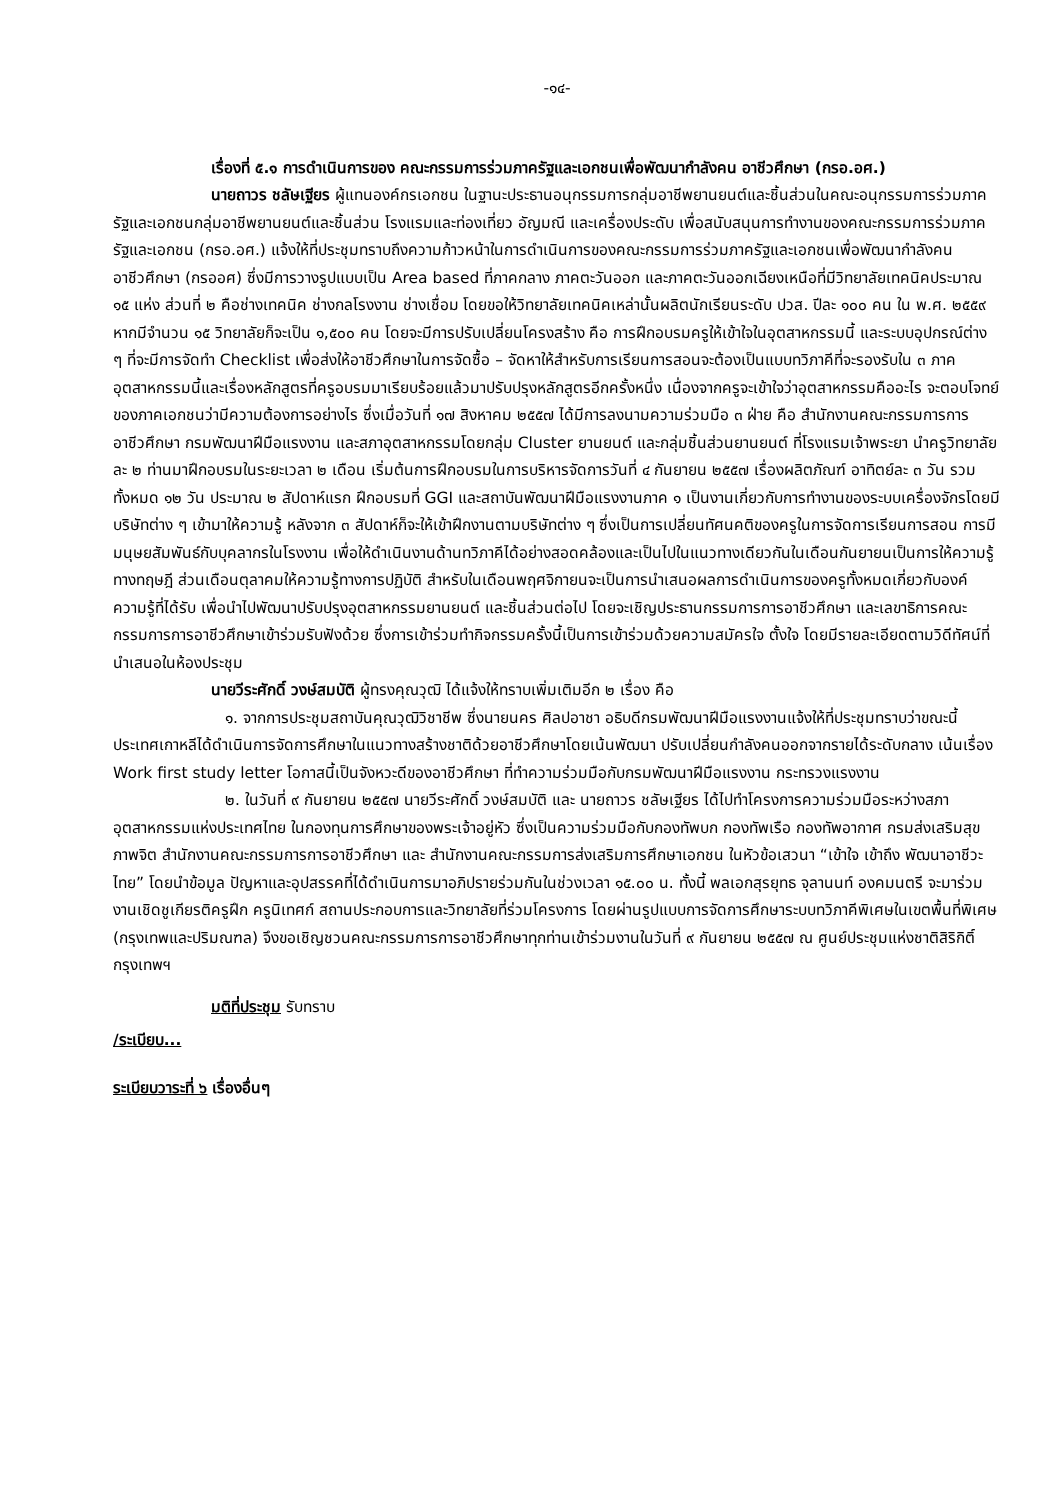-๑๔-
เรื่องที่ ๕.๑ การดำเนินการของ คณะกรรมการร่วมภาครัฐและเอกชนเพื่อพัฒนากำลังคน อาชีวศึกษา (กรอ.อศ.)
นายถาวร ชลัษเฐียร ผู้แทนองค์กรเอกชน ในฐานะประธานอนุกรรมการกลุ่มอาชีพยานยนต์และชิ้นส่วนในคณะอนุกรรมการร่วมภาครัฐและเอกชนกลุ่มอาชีพยานยนต์และชิ้นส่วน โรงแรมและท่องเที่ยว อัญมณี และเครื่องประดับ เพื่อสนับสนุนการทำงานของคณะกรรมการร่วมภาครัฐและเอกชน (กรอ.อศ.) แจ้งให้ที่ประชุมทราบถึงความก้าวหน้าในการดำเนินการของคณะกรรมการร่วมภาครัฐและเอกชนเพื่อพัฒนากำลังคนอาชีวศึกษา (กรออศ) ซึ่งมีการวางรูปแบบเป็น Area based ที่ภาคกลาง ภาคตะวันออก และภาคตะวันออกเฉียงเหนือที่มีวิทยาลัยเทคนิคประมาณ ๑๕ แห่ง ส่วนที่ ๒ คือช่างเทคนิค ช่างกลโรงงาน ช่างเชื่อม โดยขอให้วิทยาลัยเทคนิคเหล่านั้นผลิตนักเรียนระดับ ปวส. ปีละ ๑๐๐ คน ใน พ.ศ. ๒๕๕๙ หากมีจำนวน ๑๕ วิทยาลัยก็จะเป็น ๑,๕๐๐ คน โดยจะมีการปรับเปลี่ยนโครงสร้าง คือ การฝึกอบรมครูให้เข้าใจในอุตสาหกรรมนี้ และระบบอุปกรณ์ต่าง ๆ ที่จะมีการจัดทำ Checklist เพื่อส่งให้อาชีวศึกษาในการจัดซื้อ – จัดหาให้สำหรับการเรียนการสอนจะต้องเป็นแบบทวิภาคีที่จะรองรับใน ๓ ภาคอุตสาหกรรมนี้และเรื่องหลักสูตรที่ครูอบรมมาเรียบร้อยแล้วมาปรับปรุงหลักสูตรอีกครั้งหนึ่ง เนื่องจากครูจะเข้าใจว่าอุตสาหกรรมคืออะไร จะตอบโจทย์ของภาคเอกชนว่ามีความต้องการอย่างไร ซึ่งเมื่อวันที่ ๑๗ สิงหาคม ๒๕๕๗ ได้มีการลงนามความร่วมมือ ๓ ฝ่าย คือ สำนักงานคณะกรรมการการอาชีวศึกษา กรมพัฒนาฝีมือแรงงาน และสภาอุตสาหกรรมโดยกลุ่ม Cluster ยานยนต์ และกลุ่มชิ้นส่วนยานยนต์ ที่โรงแรมเจ้าพระยา นำครูวิทยาลัยละ ๒ ท่านมาฝึกอบรมในระยะเวลา ๒ เดือน เริ่มต้นการฝึกอบรมในการบริหารจัดการวันที่ ๔ กันยายน ๒๕๕๗ เรื่องผลิตภัณฑ์ อาทิตย์ละ ๓ วัน รวมทั้งหมด ๑๒ วัน ประมาณ ๒ สัปดาห์แรก ฝึกอบรมที่ GGI และสถาบันพัฒนาฝีมือแรงงานภาค ๑ เป็นงานเกี่ยวกับการทำงานของระบบเครื่องจักรโดยมีบริษัทต่าง ๆ เข้ามาให้ความรู้ หลังจาก ๓ สัปดาห์ก็จะให้เข้าฝึกงานตามบริษัทต่าง ๆ ซึ่งเป็นการเปลี่ยนทัศนคติของครูในการจัดการเรียนการสอน การมีมนุษยสัมพันธ์กับบุคลากรในโรงงาน เพื่อให้ดำเนินงานด้านทวิภาคีได้อย่างสอดคล้องและเป็นไปในแนวทางเดียวกันในเดือนกันยายนเป็นการให้ความรู้ทางทฤษฎี ส่วนเดือนตุลาคมให้ความรู้ทางการปฏิบัติ สำหรับในเดือนพฤศจิกายนจะเป็นการนำเสนอผลการดำเนินการของครูทั้งหมดเกี่ยวกับองค์ความรู้ที่ได้รับ เพื่อนำไปพัฒนาปรับปรุงอุตสาหกรรมยานยนต์ และชิ้นส่วนต่อไป โดยจะเชิญประธานกรรมการการอาชีวศึกษา และเลขาธิการคณะกรรมการการอาชีวศึกษาเข้าร่วมรับฟังด้วย ซึ่งการเข้าร่วมทำกิจกรรมครั้งนี้เป็นการเข้าร่วมด้วยความสมัครใจ ตั้งใจ โดยมีรายละเอียดตามวิดีทัศน์ที่นำเสนอในห้องประชุม
นายวีระศักดิ์ วงษ์สมบัติ ผู้ทรงคุณวุฒิ ได้แจ้งให้ทราบเพิ่มเติมอีก ๒ เรื่อง คือ
๑. จากการประชุมสถาบันคุณวุฒิวิชาชีพ ซึ่งนายนคร ศิลปอาชา อธิบดีกรมพัฒนาฝีมือแรงงานแจ้งให้ที่ประชุมทราบว่าขณะนี้ประเทศเกาหลีได้ดำเนินการจัดการศึกษาในแนวทางสร้างชาติด้วยอาชีวศึกษาโดยเน้นพัฒนา ปรับเปลี่ยนกำลังคนออกจากรายได้ระดับกลาง เน้นเรื่อง Work first study letter โอกาสนี้เป็นจังหวะดีของอาชีวศึกษา ที่ทำความร่วมมือกับกรมพัฒนาฝีมือแรงงาน กระทรวงแรงงาน
๒. ในวันที่ ๙ กันยายน ๒๕๕๗ นายวีระศักดิ์ วงษ์สมบัติ และ นายถาวร ชลัษเฐียร ได้ไปทำโครงการความร่วมมือระหว่างสภาอุตสาหกรรมแห่งประเทศไทย ในกองทุนการศึกษาของพระเจ้าอยู่หัว ซึ่งเป็นความร่วมมือกับกองทัพบก กองทัพเรือ กองทัพอากาศ กรมส่งเสริมสุขภาพจิต สำนักงานคณะกรรมการการอาชีวศึกษา และ สำนักงานคณะกรรมการส่งเสริมการศึกษาเอกชน ในหัวข้อเสวนา “เข้าใจ เข้าถึง พัฒนาอาชีวะไทย” โดยนำข้อมูล ปัญหาและอุปสรรคที่ได้ดำเนินการมาอภิปรายร่วมกันในช่วงเวลา ๑๕.๐๐ น. ทั้งนี้ พลเอกสุรยุทธ จุลานนท์ องคมนตรี จะมาร่วมงานเชิดชูเกียรติครูฝึก ครูนิเทศก์ สถานประกอบการและวิทยาลัยที่ร่วมโครงการ โดยผ่านรูปแบบการจัดการศึกษาระบบทวิภาคีพิเศษในเขตพื้นที่พิเศษ (กรุงเทพและปริมณฑล) จึงขอเชิญชวนคณะกรรมการการอาชีวศึกษาทุกท่านเข้าร่วมงานในวันที่ ๙ กันยายน ๒๕๕๗ ณ ศูนย์ประชุมแห่งชาติสิริกิติ์กรุงเทพฯ
มติที่ประชุม รับทราบ
/ระเบียบ...
ระเบียบวาระที่ ๖ เรื่องอื่นๆ